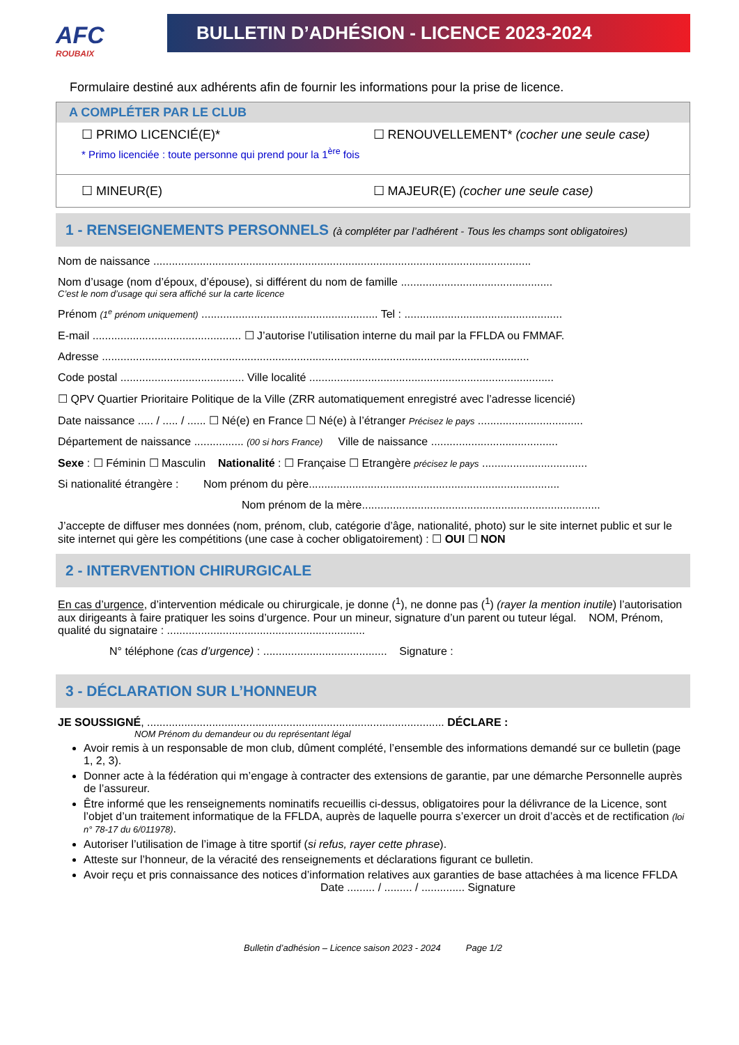AFC
ROUBAIX
BULLETIN D’ADHÉSION - LICENCE 2023-2024
Formulaire destiné aux adhérents afin de fournir les informations pour la prise de licence.
A COMPLÉTER PAR LE CLUB
☐ PRIMO LICENCIÉ(E)* ☐ RENOUVELLEMENT* (cocher une seule case)
* Primo licenciée : toute personne qui prend pour la 1<sup>ère</sup> fois
☐ MINEUR(E) ☐ MAJEUR(E) (cocher une seule case)
1 - RENSEIGNEMENTS PERSONNELS (à compléter par l’adhérent - Tous les champs sont obligatoires)
Nom de naissance ..........................................................................................................................
Nom d’usage (nom d’époux, d’épouse), si différent du nom de famille .................................................
C’est le nom d’usage qui sera affiché sur la carte licence
Prénom (1<sup>e</sup> prénom uniquement) ......................................................... Tel : ...................................................
E-mail ................................................ ☐ J’autorise l’utilisation interne du mail par la FFLDA ou FMMAF.
Adresse ..........................................................................................................................................
Code postal ........................................ Ville localité ...............................................................................
☐ QPV Quartier Prioritaire Politique de la Ville (ZRR automatiquement enregistré avec l’adresse licencié)
Date naissance ..... / ..... / ...... ☐ Né(e) en France ☐ Né(e) à l’étranger Précisez le pays ..................................
Département de naissance ................ (00 si hors France) Ville de naissance .........................................
Sexe : ☐ Féminin ☐ Masculin Nationalité : ☐ Française ☐ Etrangère précisez le pays ..................................
Si nationalité étrangère : Nom prénom du père.................................................................................
Nom prénom de la mère.............................................................................
J’accepte de diffuser mes données (nom, prénom, club, catégorie d’âge, nationalité, photo) sur le site internet public et sur le site internet qui gère les compétitions (une case à cocher obligatoirement) : ☐ OUI ☐ NON
2 - INTERVENTION CHIRURGICALE
En cas d’urgence, d’intervention médicale ou chirurgicale, je donne (<sup>1</sup>), ne donne pas (<sup>1</sup>) (rayer la mention inutile) l’autorisation aux dirigeants à faire pratiquer les soins d’urgence. Pour un mineur, signature d’un parent ou tuteur légal. NOM, Prénom, qualité du signataire : ................................................................
N° téléphone (cas d’urgence) : ........................................ Signature :
3 - DÉCLARATION SUR L’HONNEUR
JE SOUSSIGNÉ, ................................................................................................ DÉCLARE :
NOM Prénom du demandeur ou du représentant légal
Avoir remis à un responsable de mon club, dûment complété, l’ensemble des informations demandé sur ce bulletin (page 1, 2, 3).
Donner acte à la fédération qui m’engage à contracter des extensions de garantie, par une démarche Personnelle auprès de l’assureur.
Être informé que les renseignements nominatifs recueillis ci-dessus, obligatoires pour la délivrance de la Licence, sont l’objet d’un traitement informatique de la FFLDA, auprès de laquelle pourra s’exercer un droit d’accès et de rectification (loi n° 78-17 du 6/011978).
Autoriser l’utilisation de l’image à titre sportif (si refus, rayer cette phrase).
Atteste sur l’honneur, de la véracité des renseignements et déclarations figurant ce bulletin.
Avoir reçu et pris connaissance des notices d’information relatives aux garanties de base attachées à ma licence FFLDA Date ......... / ......... / .............. Signature
Bulletin d’adhésion – Licence saison 2023 - 2024 Page 1/2